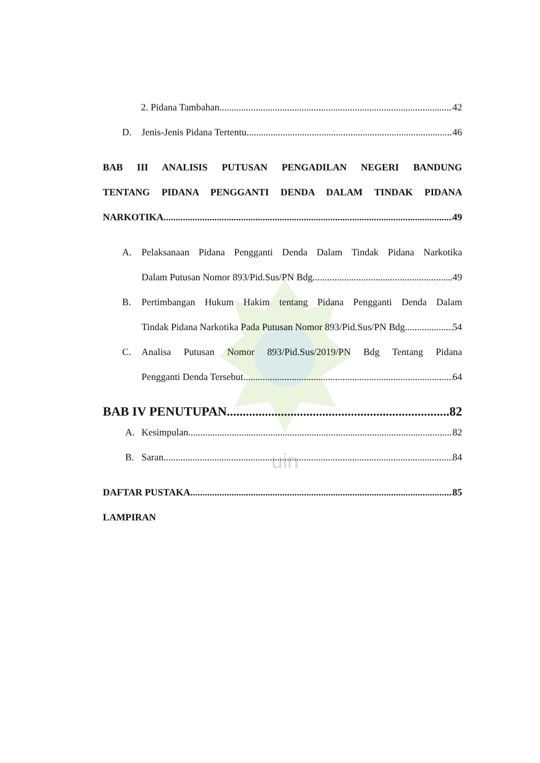uin
2. Pidana Tambahan 42
D. Jenis-Jenis Pidana Tertentu 46
BAB III ANALISIS PUTUSAN PENGADILAN NEGERI BANDUNG
TENTANG PIDANA PENGGANTI DENDA DALAM TINDAK PIDANA
NARKOTIKA 49
A. Pelaksanaan Pidana Pengganti Denda Dalam Tindak Pidana Narkotika
Dalam Putusan Nomor 893/Pid.Sus/PN Bdg 49
B. Pertimbangan Hukum Hakim tentang Pidana Pengganti Denda Dalam
Tindak Pidana Narkotika Pada Putusan Nomor 893/Pid.Sus/PN Bdg 54
C. Analisa Putusan Nomor 893/Pid.Sus/2019/PN Bdg Tentang Pidana
Pengganti Denda Tersebut 64
BAB IV PENUTUPAN 82
A. Kesimpulan 82
B. Saran 84
DAFTAR PUSTAKA 85
LAMPIRAN